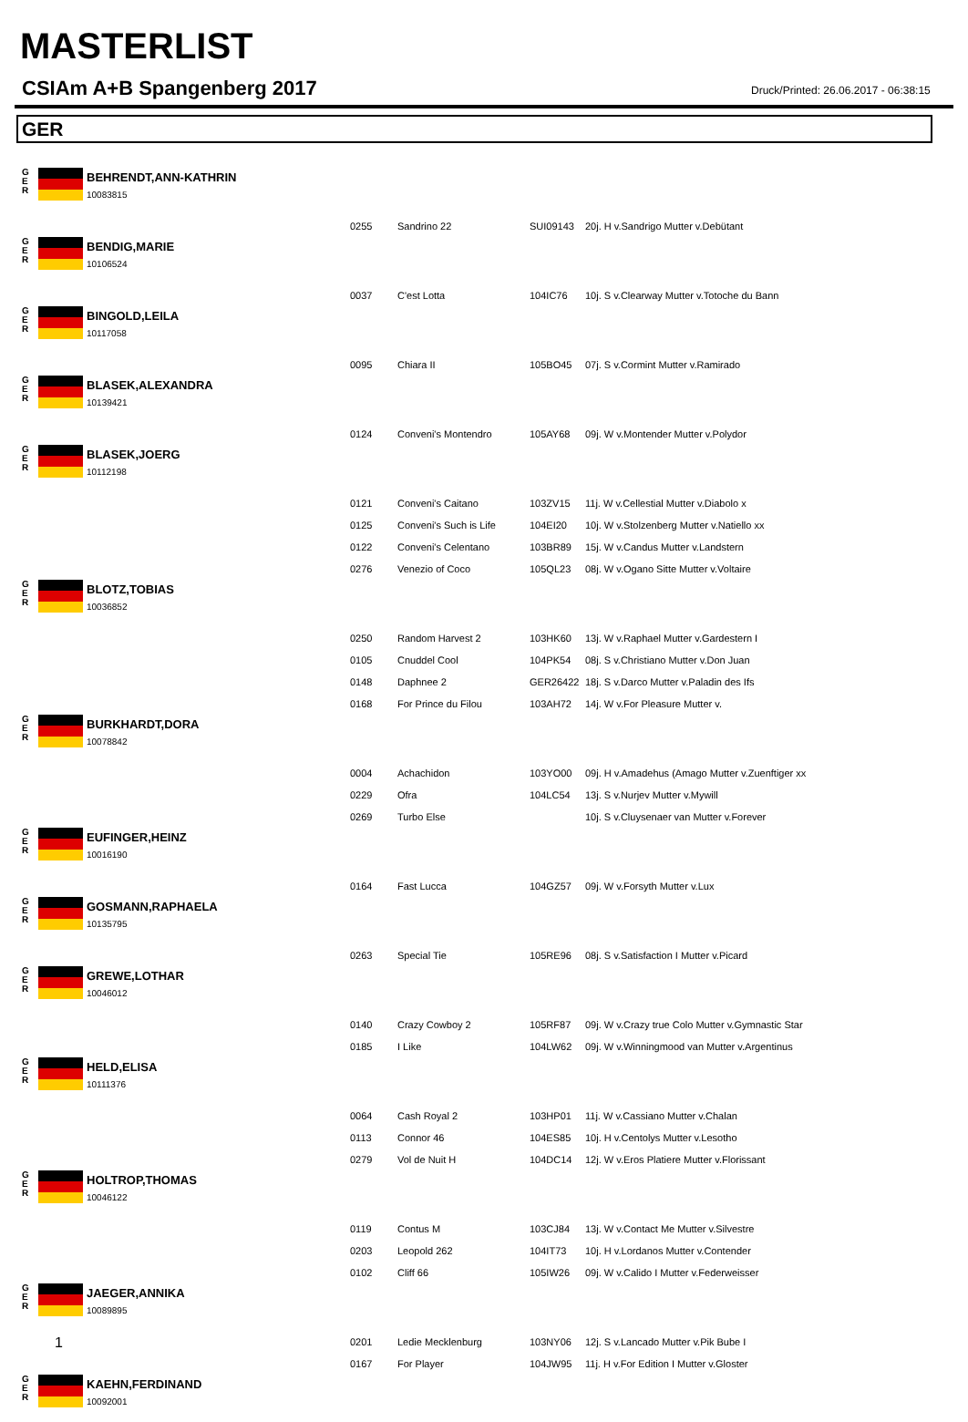MASTERLIST
CSIAm A+B Spangenberg 2017
Druck/Printed: 26.06.2017 - 06:38:15
GER
G
E
R
BEHRENDT,ANN-KATHRIN
10083815
| 0255 | Sandrino 22 | SUI09143 | 20j. H v.Sandrigo Mutter v.Debütant |
G
E
R
BENDIG,MARIE
10106524
| 0037 | C'est Lotta | 104IC76 | 10j. S v.Clearway Mutter v.Totoche du Bann |
G
E
R
BINGOLD,LEILA
10117058
| 0095 | Chiara II | 105BO45 | 07j. S v.Cormint Mutter v.Ramirado |
G
E
R
BLASEK,ALEXANDRA
10139421
| 0124 | Conveni's Montendro | 105AY68 | 09j. W v.Montender Mutter v.Polydor |
G
E
R
BLASEK,JOERG
10112198
| 0121 | Conveni's Caitano | 103ZV15 | 11j. W v.Cellestial Mutter v.Diabolo x |
| 0125 | Conveni's Such is Life | 104EI20 | 10j. W v.Stolzenberg Mutter v.Natiello xx |
| 0122 | Conveni's Celentano | 103BR89 | 15j. W v.Candus Mutter v.Landstern |
| 0276 | Venezio of Coco | 105QL23 | 08j. W v.Ogano Sitte Mutter v.Voltaire |
G
E
R
BLOTZ,TOBIAS
10036852
| 0250 | Random Harvest 2 | 103HK60 | 13j. W v.Raphael Mutter v.Gardestern I |
| 0105 | Cnuddel Cool | 104PK54 | 08j. S v.Christiano Mutter v.Don Juan |
| 0148 | Daphnee 2 | GER26422 | 18j. S v.Darco Mutter v.Paladin des Ifs |
| 0168 | For Prince du Filou | 103AH72 | 14j. W v.For Pleasure Mutter v. |
G
E
R
BURKHARDT,DORA
10078842
| 0004 | Achachidon | 103YO00 | 09j. H v.Amadehus (Amago Mutter v.Zuenftiger xx |
| 0229 | Ofra | 104LC54 | 13j. S v.Nurjev Mutter v.Mywill |
| 0269 | Turbo Else | | 10j. S v.Cluysenaer van Mutter v.Forever |
G
E
R
EUFINGER,HEINZ
10016190
| 0164 | Fast Lucca | 104GZ57 | 09j. W v.Forsyth Mutter v.Lux |
G
E
R
GOSMANN,RAPHAELA
10135795
| 0263 | Special Tie | 105RE96 | 08j. S v.Satisfaction I Mutter v.Picard |
G
E
R
GREWE,LOTHAR
10046012
| 0140 | Crazy Cowboy 2 | 105RF87 | 09j. W v.Crazy true Colo Mutter v.Gymnastic Star |
| 0185 | I Like | 104LW62 | 09j. W v.Winningmood van Mutter v.Argentinus |
G
E
R
HELD,ELISA
10111376
| 0064 | Cash Royal 2 | 103HP01 | 11j. W v.Cassiano Mutter v.Chalan |
| 0113 | Connor 46 | 104ES85 | 10j. H v.Centolys Mutter v.Lesotho |
| 0279 | Vol de Nuit H | 104DC14 | 12j. W v.Eros Platiere Mutter v.Florissant |
G
E
R
HOLTROP,THOMAS
10046122
| 0119 | Contus M | 103CJ84 | 13j. W v.Contact Me Mutter v.Silvestre |
| 0203 | Leopold 262 | 104IT73 | 10j. H v.Lordanos Mutter v.Contender |
| 0102 | Cliff 66 | 105IW26 | 09j. W v.Calido I Mutter v.Federweisser |
G
E
R
JAEGER,ANNIKA
10089895
| 0201 | Ledie Mecklenburg | 103NY06 | 12j. S v.Lancado Mutter v.Pik Bube I |
| 0167 | For Player | 104JW95 | 11j. H v.For Edition I Mutter v.Gloster |
G
E
R
KAEHN,FERDINAND
10092001
1